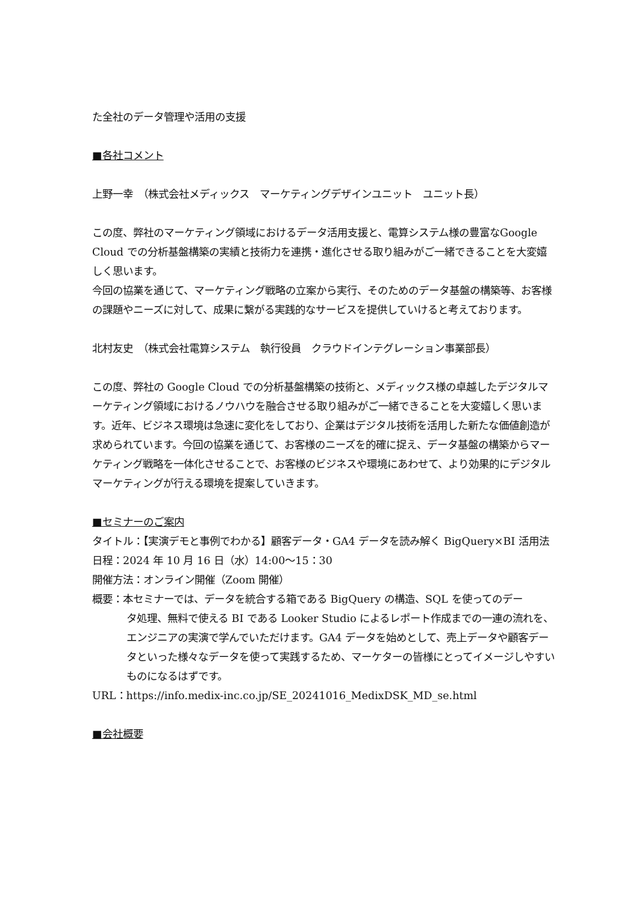た全社のデータ管理や活用の支援
■各社コメント
上野一幸　（株式会社メディックス　マーケティングデザインユニット　ユニット長）
この度、弊社のマーケティング領域におけるデータ活用支援と、電算システム様の豊富なGoogle Cloud での分析基盤構築の実績と技術力を連携・進化させる取り組みがご一緒できることを大変嬉しく思います。
今回の協業を通じて、マーケティング戦略の立案から実行、そのためのデータ基盤の構築等、お客様の課題やニーズに対して、成果に繋がる実践的なサービスを提供していけると考えております。
北村友史　（株式会社電算システム　執行役員　クラウドインテグレーション事業部長）
この度、弊社の Google Cloud での分析基盤構築の技術と、メディックス様の卓越したデジタルマーケティング領域におけるノウハウを融合させる取り組みがご一緒できることを大変嬉しく思います。近年、ビジネス環境は急速に変化をしており、企業はデジタル技術を活用した新たな価値創造が求められています。今回の協業を通じて、お客様のニーズを的確に捉え、データ基盤の構築からマーケティング戦略を一体化させることで、お客様のビジネスや環境にあわせて、より効果的にデジタルマーケティングが行える環境を提案していきます。
■セミナーのご案内
タイトル：【実演デモと事例でわかる】顧客データ・GA4 データを読み解く BigQuery×BI 活用法
日程：2024 年 10 月 16 日（水）14:00～15：30
開催方法：オンライン開催（Zoom 開催）
概要：本セミナーでは、データを統合する箱である BigQuery の構造、SQL を使ってのデー
タ処理、無料で使える BI である Looker Studio によるレポート作成までの一連の流れを、エンジニアの実演で学んでいただけます。GA4 データを始めとして、売上データや顧客データといった様々なデータを使って実践するため、マーケターの皆様にとってイメージしやすいものになるはずです。
URL：https://info.medix-inc.co.jp/SE_20241016_MedixDSK_MD_se.html
■会社概要